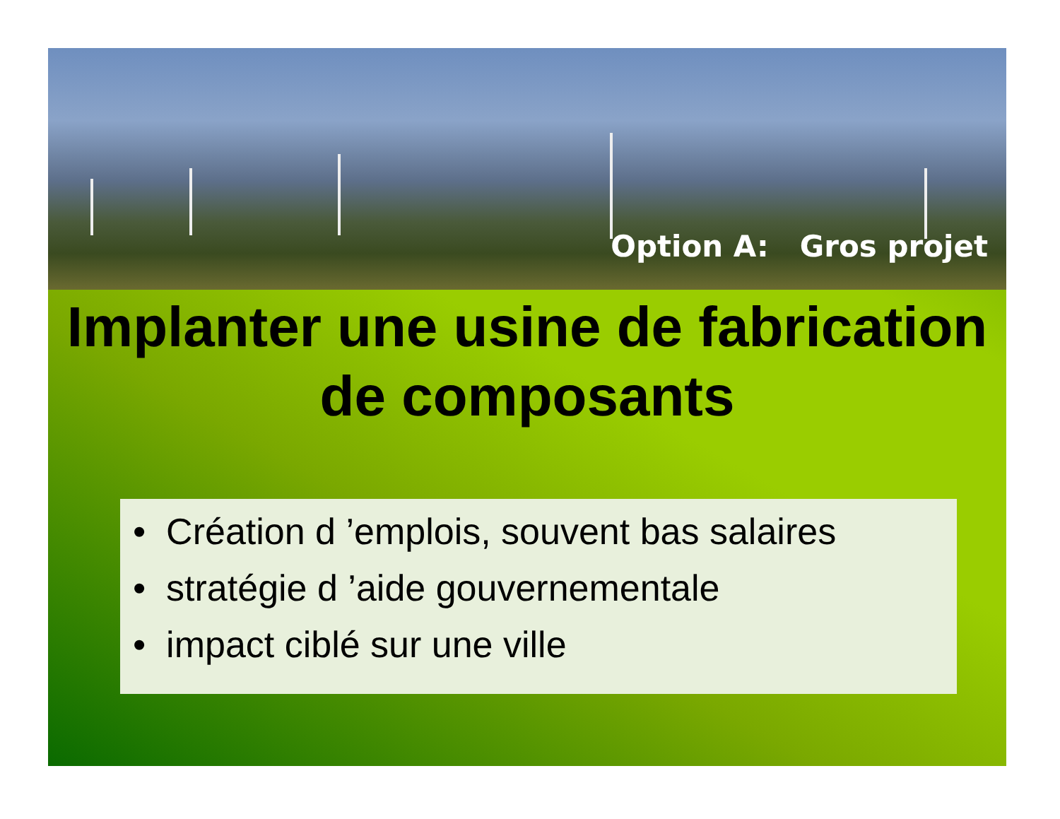Option A: Gros projet
Implanter une usine de fabrication de composants
• Création d ’emplois, souvent bas salaires
• stratégie d ’aide gouvernementale
• impact ciblé sur une ville